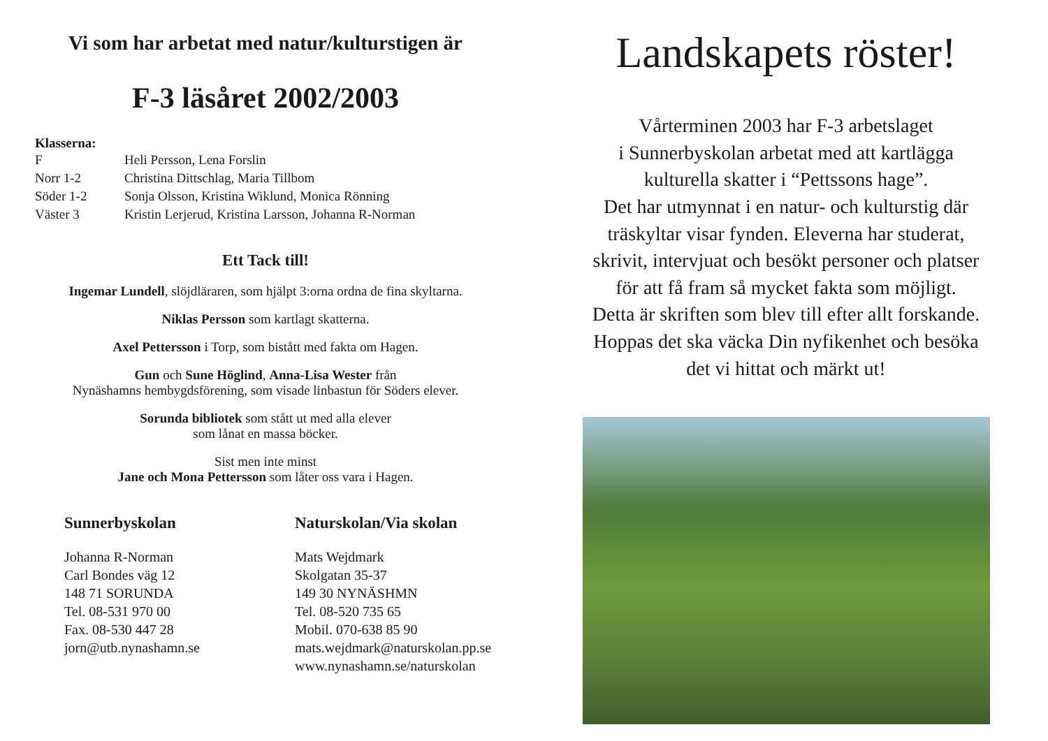Vi som har arbetat med natur/kulturstigen är
F-3 läsåret 2002/2003
Klasserna:
| F | Heli Persson, Lena Forslin |
| Norr 1-2 | Christina Dittschlag, Maria Tillbom |
| Söder 1-2 | Sonja Olsson, Kristina Wiklund, Monica Rönning |
| Väster 3 | Kristin Lerjerud, Kristina Larsson, Johanna R-Norman |
Ett Tack till!
Ingemar Lundell, slöjdläraren, som hjälpt 3:orna ordna de fina skyltarna.
Niklas Persson som kartlagt skatterna.
Axel Pettersson i Torp, som bistått med fakta om Hagen.
Gun och Sune Höglind, Anna-Lisa Wester från
Nynäshamns hembygdsförening, som visade linbastun för Söders elever.
Sorunda bibliotek som stått ut med alla elever
som lånat en massa böcker.
Sist men inte minst
Jane och Mona Pettersson som låter oss vara i Hagen.
Sunnerbyskolan
Johanna R-Norman
Carl Bondes väg 12
148 71 SORUNDA
Tel. 08-531 970 00
Fax. 08-530 447 28
jorn@utb.nynashamn.se
Naturskolan/Via skolan
Mats Wejdmark
Skolgatan 35-37
149 30 NYNÄSHMN
Tel. 08-520 735 65
Mobil. 070-638 85 90
mats.wejdmark@naturskolan.pp.se
www.nynashamn.se/naturskolan
Landskapets röster!
Vårterminen 2003 har F-3 arbetslaget
i Sunnerbyskolan arbetat med att kartlägga
kulturella skatter i “Pettssons hage”.
Det har utmynnat i en natur- och kulturstig där
träskyltar visar fynden. Eleverna har studerat,
skrivit, intervjuat och besökt personer och platser
för att få fram så mycket fakta som möjligt.
Detta är skriften som blev till efter allt forskande.
Hoppas det ska väcka Din nyfikenhet och besöka
det vi hittat och märkt ut!